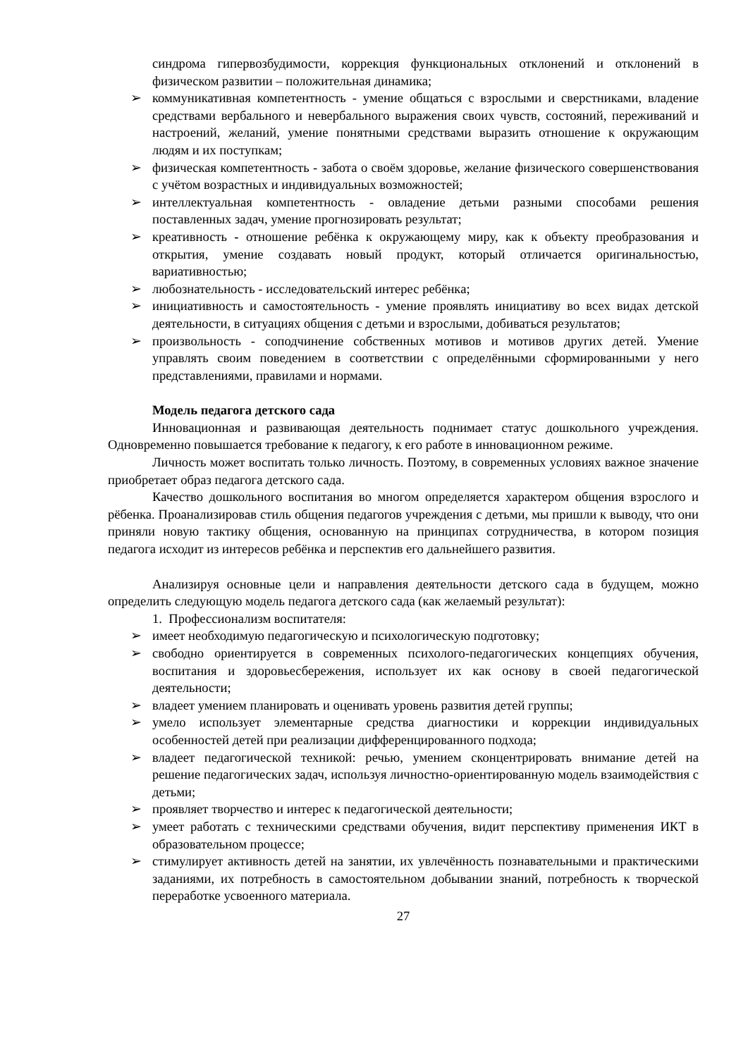синдрома гипервозбудимости, коррекция функциональных отклонений и отклонений в физическом развитии – положительная динамика;
➢ коммуникативная компетентность - умение общаться с взрослыми и сверстниками, владение средствами вербального и невербального выражения своих чувств, состояний, переживаний и настроений, желаний, умение понятными средствами выразить отношение к окружающим людям и их поступкам;
➢ физическая компетентность - забота о своём здоровье, желание физического совершенствования с учётом возрастных и индивидуальных возможностей;
➢ интеллектуальная компетентность - овладение детьми разными способами решения поставленных задач, умение прогнозировать результат;
➢ креативность - отношение ребёнка к окружающему миру, как к объекту преобразования и открытия, умение создавать новый продукт, который отличается оригинальностью, вариативностью;
➢ любознательность - исследовательский интерес ребёнка;
➢ инициативность и самостоятельность - умение проявлять инициативу во всех видах детской деятельности, в ситуациях общения с детьми и взрослыми, добиваться результатов;
➢ произвольность - соподчинение собственных мотивов и мотивов других детей. Умение управлять своим поведением в соответствии с определёнными сформированными у него представлениями, правилами и нормами.
Модель педагога детского сада
Инновационная и развивающая деятельность поднимает статус дошкольного учреждения. Одновременно повышается требование к педагогу, к его работе в инновационном режиме.
Личность может воспитать только личность. Поэтому, в современных условиях важное значение приобретает образ педагога детского сада.
Качество дошкольного воспитания во многом определяется характером общения взрослого и рёбенка. Проанализировав стиль общения педагогов учреждения с детьми, мы пришли к выводу, что они приняли новую тактику общения, основанную на принципах сотрудничества, в котором позиция педагога исходит из интересов ребёнка и перспектив его дальнейшего развития.
Анализируя основные цели и направления деятельности детского сада в будущем, можно определить следующую модель педагога детского сада (как желаемый результат):
1. Профессионализм воспитателя:
➢ имеет необходимую педагогическую и психологическую подготовку;
➢ свободно ориентируется в современных психолого-педагогических концепциях обучения, воспитания и здоровьесбережения, использует их как основу в своей педагогической деятельности;
➢ владеет умением планировать и оценивать уровень развития детей группы;
➢ умело использует элементарные средства диагностики и коррекции индивидуальных особенностей детей при реализации дифференцированного подхода;
➢ владеет педагогической техникой: речью, умением сконцентрировать внимание детей на решение педагогических задач, используя личностно-ориентированную модель взаимодействия с детьми;
➢ проявляет творчество и интерес к педагогической деятельности;
➢ умеет работать с техническими средствами обучения, видит перспективу применения ИКТ в образовательном процессе;
➢ стимулирует активность детей на занятии, их увлечённость познавательными и практическими заданиями, их потребность в самостоятельном добывании знаний, потребность к творческой переработке усвоенного материала.
27